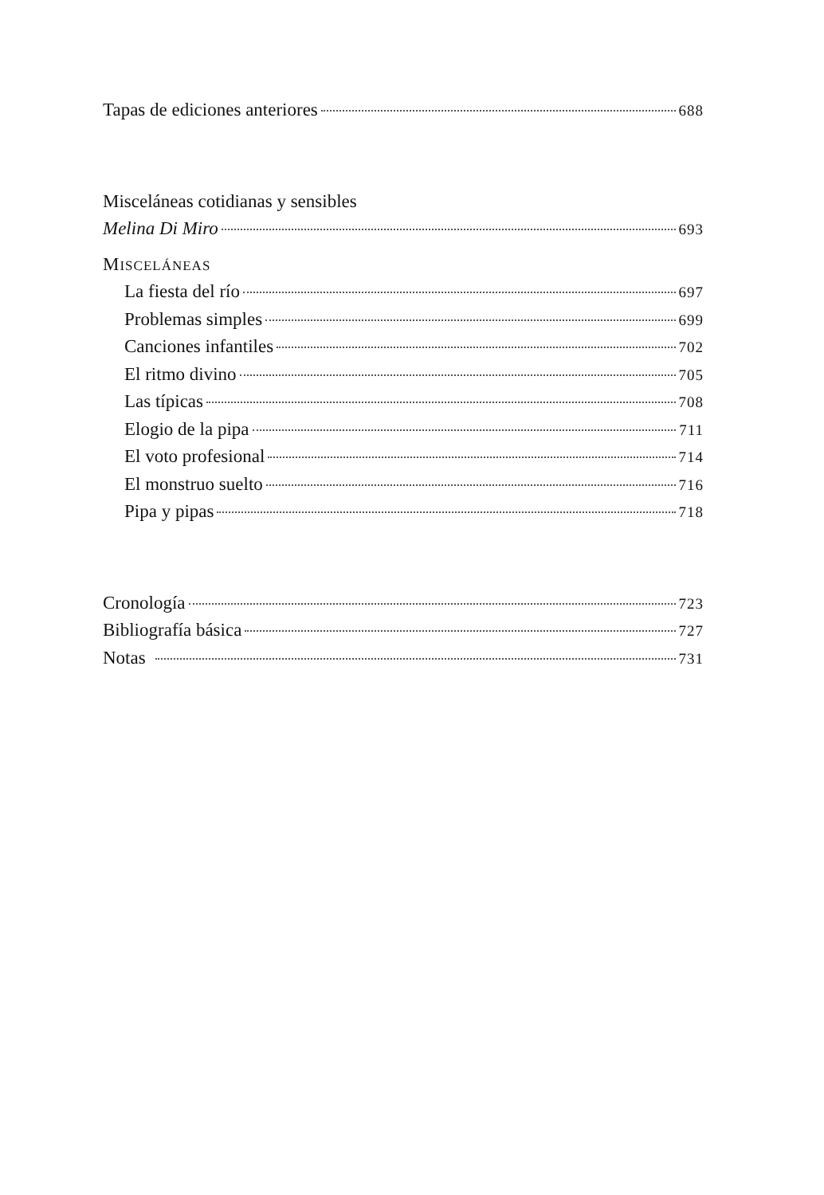Tapas de ediciones anteriores 688
Misceláneas cotidianas y sensibles
Melina Di Miro 693
MISCELÁNEAS
La fiesta del río 697
Problemas simples 699
Canciones infantiles 702
El ritmo divino 705
Las típicas 708
Elogio de la pipa 711
El voto profesional 714
El monstruo suelto 716
Pipa y pipas 718
Cronología 723
Bibliografía básica 727
Notas 731